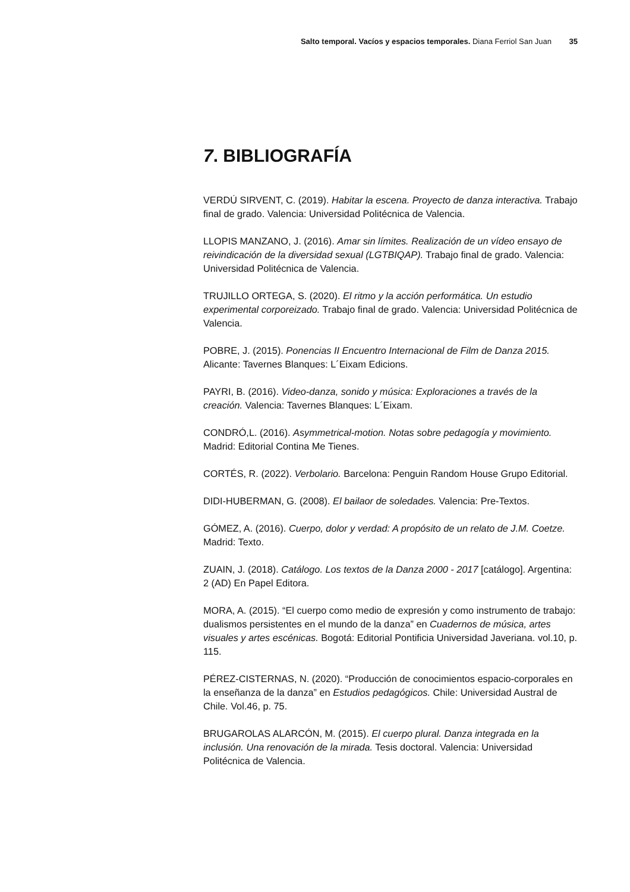Salto temporal. Vacíos y espacios temporales. Diana Ferriol San Juan 35
7. BIBLIOGRAFÍA
VERDÚ SIRVENT, C. (2019). Habitar la escena. Proyecto de danza interactiva. Trabajo final de grado. Valencia: Universidad Politécnica de Valencia.
LLOPIS MANZANO, J. (2016). Amar sin límites. Realización de un vídeo ensayo de reivindicación de la diversidad sexual (LGTBIQAP). Trabajo final de grado. Valencia: Universidad Politécnica de Valencia.
TRUJILLO ORTEGA, S. (2020). El ritmo y la acción performática. Un estudio experimental corporeizado. Trabajo final de grado. Valencia: Universidad Politécnica de Valencia.
POBRE, J. (2015). Ponencias II Encuentro Internacional de Film de Danza 2015. Alicante: Tavernes Blanques: L´Eixam Edicions.
PAYRI, B. (2016). Video-danza, sonido y música: Exploraciones a través de la creación. Valencia: Tavernes Blanques: L´Eixam.
CONDRÓ,L. (2016). Asymmetrical-motion. Notas sobre pedagogía y movimiento. Madrid: Editorial Contina Me Tienes.
CORTÉS, R. (2022). Verbolario. Barcelona: Penguin Random House Grupo Editorial.
DIDI-HUBERMAN, G. (2008). El bailaor de soledades. Valencia: Pre-Textos.
GÓMEZ, A. (2016). Cuerpo, dolor y verdad: A propósito de un relato de J.M. Coetze. Madrid: Texto.
ZUAIN, J. (2018). Catálogo. Los textos de la Danza 2000 - 2017 [catálogo]. Argentina: 2 (AD) En Papel Editora.
MORA, A. (2015). “El cuerpo como medio de expresión y como instrumento de trabajo: dualismos persistentes en el mundo de la danza” en Cuadernos de música, artes visuales y artes escénicas. Bogotá: Editorial Pontificia Universidad Javeriana. vol.10, p. 115.
PÉREZ-CISTERNAS, N. (2020). “Producción de conocimientos espacio-corporales en la enseñanza de la danza” en Estudios pedagógicos. Chile: Universidad Austral de Chile. Vol.46, p. 75.
BRUGAROLAS ALARCÓN, M. (2015). El cuerpo plural. Danza integrada en la inclusión. Una renovación de la mirada. Tesis doctoral. Valencia: Universidad Politécnica de Valencia.